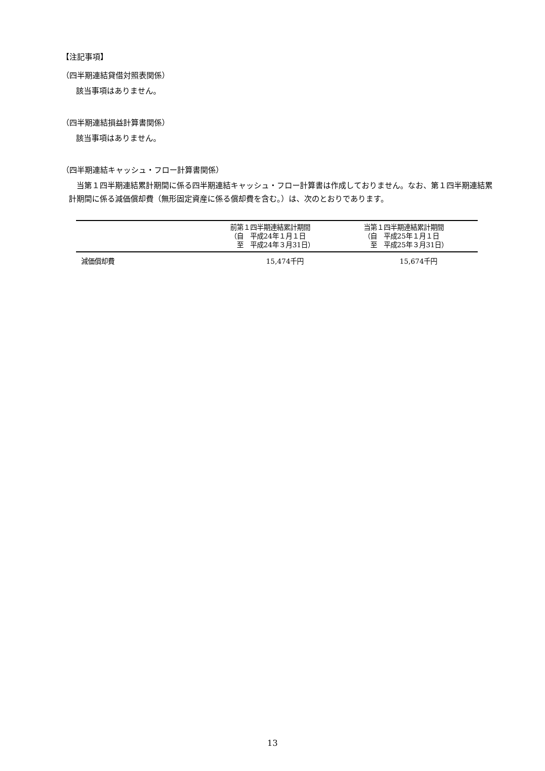【注記事項】
（四半期連結貸借対照表関係）
該当事項はありません。
（四半期連結損益計算書関係）
該当事項はありません。
（四半期連結キャッシュ・フロー計算書関係）
　当第１四半期連結累計期間に係る四半期連結キャッシュ・フロー計算書は作成しておりません。なお、第１四半期連結累計期間に係る減価償却費（無形固定資産に係る償却費を含む。）は、次のとおりであります。
| | 前第１四半期連結累計期間 （自 平成24年１月１日 至 平成24年３月31日） | 当第１四半期連結累計期間 （自 平成25年１月１日 至 平成25年３月31日） |
| --- | --- | --- |
| 減価償却費 | 15,474千円 | 15,674千円 |
13